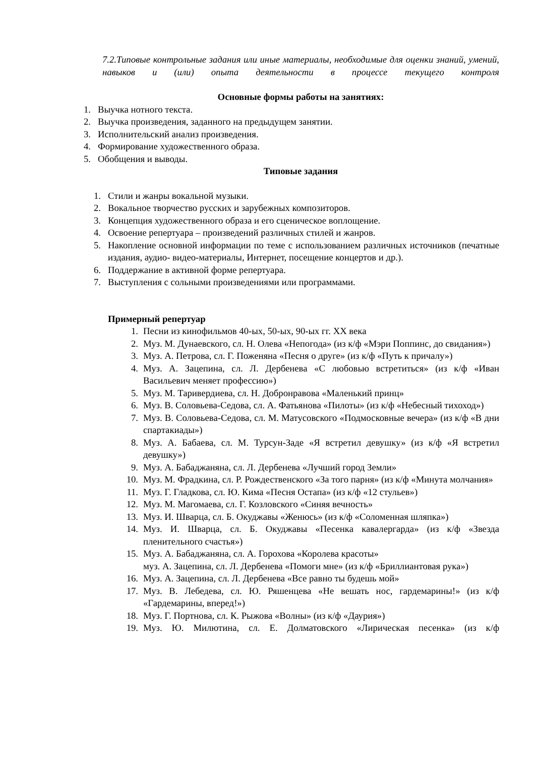7.2.Типовые контрольные задания или иные материалы, необходимые для оценки знаний, умений, навыков и (или) опыта деятельности в процессе текущего контроля
Основные формы работы на занятиях:
1. Выучка нотного текста.
2. Выучка произведения, заданного на предыдущем занятии.
3. Исполнительский анализ произведения.
4. Формирование художественного образа.
5. Обобщения и выводы.
Типовые задания
1. Стили и жанры вокальной музыки.
2. Вокальное творчество русских и зарубежных композиторов.
3. Концепция художественного образа и его сценическое воплощение.
4. Освоение репертуара – произведений различных стилей и жанров.
5. Накопление основной информации по теме с использованием различных источников (печатные издания, аудио- видео-материалы, Интернет, посещение концертов и др.).
6. Поддержание в активной форме репертуара.
7. Выступления с сольными произведениями или программами.
Примерный репертуар
1. Песни из кинофильмов 40-ых, 50-ых, 90-ых гг. XX века
2. Муз. М. Дунаевского, сл. Н. Олева «Непогода» (из к/ф «Мэри Поппинс, до свидания»)
3. Муз. А. Петрова, сл. Г. Поженяна «Песня о друге» (из к/ф «Путь к причалу»)
4. Муз. А. Зацепина, сл. Л. Дербенева «С любовью встретиться» (из к/ф «Иван Васильевич меняет профессию»)
5. Муз. М. Таривердиева, сл. Н. Добронравова «Маленький принц»
6. Муз. В. Соловьева-Седова, сл. А. Фатьянова «Пилоты» (из к/ф «Небесный тихоход»)
7. Муз. В. Соловьева-Седова, сл. М. Матусовского «Подмосковные вечера» (из к/ф «В дни спартакиады»)
8. Муз. А. Бабаева, сл. М. Турсун-Заде «Я встретил девушку» (из к/ф «Я встретил девушку»)
9. Муз. А. Бабаджаняна, сл. Л. Дербенева «Лучший город Земли»
10. Муз. М. Фрадкина, сл. Р. Рождественского «За того парня» (из к/ф «Минута молчания»
11. Муз. Г. Гладкова, сл. Ю. Кима «Песня Остапа» (из к/ф «12 стульев»)
12. Муз. М. Магомаева, сл. Г. Козловского «Синяя вечность»
13. Муз. И. Шварца, сл. Б. Окуджавы «Женюсь» (из к/ф «Соломенная шляпка»)
14. Муз. И. Шварца, сл. Б. Окуджавы «Песенка кавалергарда» (из к/ф «Звезда пленительного счастья»)
15. Муз. А. Бабаджаняна, сл. А. Горохова «Королева красоты»
муз. А. Зацепина, сл. Л. Дербенева «Помоги мне» (из к/ф «Бриллиантовая рука»)
16. Муз. А. Зацепина, сл. Л. Дербенева «Все равно ты будешь мой»
17. Муз. В. Лебедева, сл. Ю. Ряшенцева «Не вешать нос, гардемарины!» (из к/ф «Гардемарины, вперед!»)
18. Муз. Г. Портнова, сл. К. Рыжова «Волны» (из к/ф «Даурия»)
19. Муз. Ю. Милютина, сл. Е. Долматовского «Лирическая песенка» (из к/ф